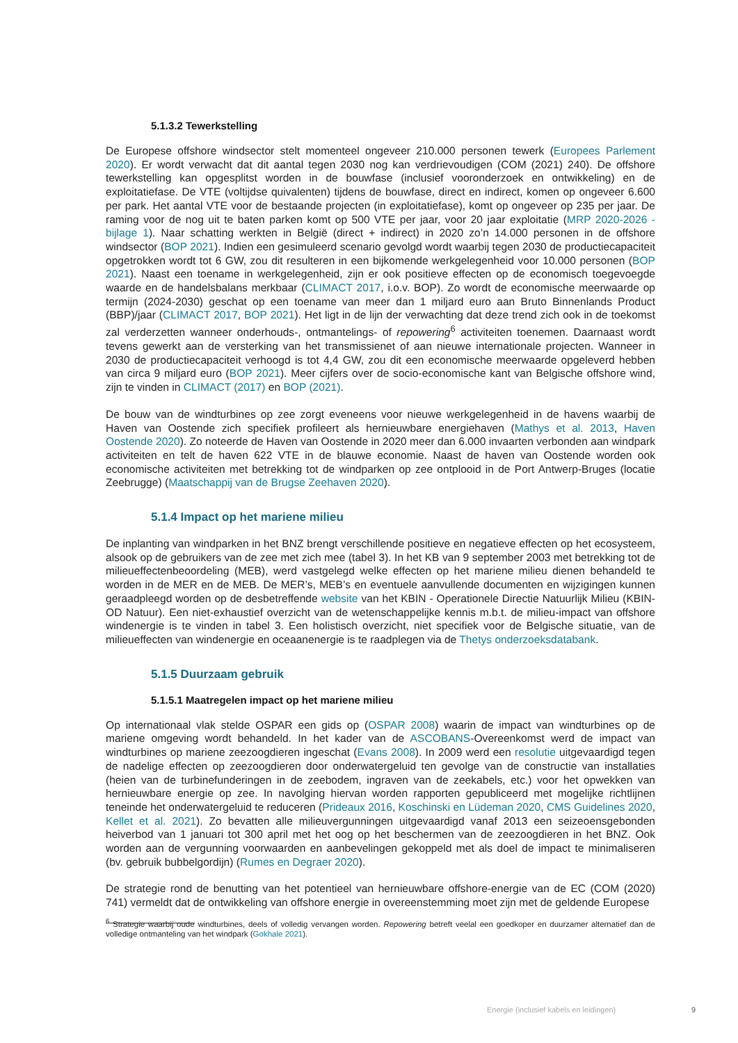5.1.3.2 Tewerkstelling
De Europese offshore windsector stelt momenteel ongeveer 210.000 personen tewerk (Europees Parlement 2020). Er wordt verwacht dat dit aantal tegen 2030 nog kan verdrievoudigen (COM (2021) 240). De offshore tewerkstelling kan opgesplitst worden in de bouwfase (inclusief vooronderzoek en ontwikkeling) en de exploitatiefase. De VTE (voltijdse quivalenten) tijdens de bouwfase, direct en indirect, komen op ongeveer 6.600 per park. Het aantal VTE voor de bestaande projecten (in exploitatiefase), komt op ongeveer op 235 per jaar. De raming voor de nog uit te baten parken komt op 500 VTE per jaar, voor 20 jaar exploitatie (MRP 2020-2026 - bijlage 1). Naar schatting werkten in België (direct + indirect) in 2020 zo’n 14.000 personen in de offshore windsector (BOP 2021). Indien een gesimuleerd scenario gevolgd wordt waarbij tegen 2030 de productiecapaciteit opgetrokken wordt tot 6 GW, zou dit resulteren in een bijkomende werkgelegenheid voor 10.000 personen (BOP 2021). Naast een toename in werkgelegenheid, zijn er ook positieve effecten op de economisch toegevoegde waarde en de handelsbalans merkbaar (CLIMACT 2017, i.o.v. BOP). Zo wordt de economische meerwaarde op termijn (2024-2030) geschat op een toename van meer dan 1 miljard euro aan Bruto Binnenlands Product (BBP)/jaar (CLIMACT 2017, BOP 2021). Het ligt in de lijn der verwachting dat deze trend zich ook in de toekomst zal verderzetten wanneer onderhouds-, ontmantelings- of repowering<sup>6</sup> activiteiten toenemen. Daarnaast wordt tevens gewerkt aan de versterking van het transmissienet of aan nieuwe internationale projecten. Wanneer in 2030 de productiecapaciteit verhoogd is tot 4,4 GW, zou dit een economische meerwaarde opgeleverd hebben van circa 9 miljard euro (BOP 2021). Meer cijfers over de socio-economische kant van Belgische offshore wind, zijn te vinden in CLIMACT (2017) en BOP (2021).
De bouw van de windturbines op zee zorgt eveneens voor nieuwe werkgelegenheid in de havens waarbij de Haven van Oostende zich specifiek profileert als hernieuwbare energiehaven (Mathys et al. 2013, Haven Oostende 2020). Zo noteerde de Haven van Oostende in 2020 meer dan 6.000 invaarten verbonden aan windpark activiteiten en telt de haven 622 VTE in de blauwe economie. Naast de haven van Oostende worden ook economische activiteiten met betrekking tot de windparken op zee ontplooid in de Port Antwerp-Bruges (locatie Zeebrugge) (Maatschappij van de Brugse Zeehaven 2020).
5.1.4 Impact op het mariene milieu
De inplanting van windparken in het BNZ brengt verschillende positieve en negatieve effecten op het ecosysteem, alsook op de gebruikers van de zee met zich mee (tabel 3). In het KB van 9 september 2003 met betrekking tot de milieueffectenbeoordeling (MEB), werd vastgelegd welke effecten op het mariene milieu dienen behandeld te worden in de MER en de MEB. De MER’s, MEB’s en eventuele aanvullende documenten en wijzigingen kunnen geraadpleegd worden op de desbetreffende website van het KBIN - Operationele Directie Natuurlijk Milieu (KBIN-OD Natuur). Een niet-exhaustief overzicht van de wetenschappelijke kennis m.b.t. de milieu-impact van offshore windenergie is te vinden in tabel 3. Een holistisch overzicht, niet specifiek voor de Belgische situatie, van de milieueffecten van windenergie en oceaanenergie is te raadplegen via de Thetys onderzoeksdatabank.
5.1.5 Duurzaam gebruik
5.1.5.1 Maatregelen impact op het mariene milieu
Op internationaal vlak stelde OSPAR een gids op (OSPAR 2008) waarin de impact van windturbines op de mariene omgeving wordt behandeld. In het kader van de ASCOBANS-Overeenkomst werd de impact van windturbines op mariene zeezoogdieren ingeschat (Evans 2008). In 2009 werd een resolutie uitgevaardigd tegen de nadelige effecten op zeezoogdieren door onderwatergeluid ten gevolge van de constructie van installaties (heien van de turbinefunderingen in de zeebodem, ingraven van de zeekabels, etc.) voor het opwekken van hernieuwbare energie op zee. In navolging hiervan worden rapporten gepubliceerd met mogelijke richtlijnen teneinde het onderwatergeluid te reduceren (Prideaux 2016, Koschinski en Lüdeman 2020, CMS Guidelines 2020, Kellet et al. 2021). Zo bevatten alle milieuvergunningen uitgevaardigd vanaf 2013 een seizeoensgebonden heiverbod van 1 januari tot 300 april met het oog op het beschermen van de zeezoogdieren in het BNZ. Ook worden aan de vergunning voorwaarden en aanbevelingen gekoppeld met als doel de impact te minimaliseren (bv. gebruik bubbelgordijn) (Rumes en Degraer 2020).
De strategie rond de benutting van het potentieel van hernieuwbare offshore-energie van de EC (COM (2020) 741) vermeldt dat de ontwikkeling van offshore energie in overeenstemming moet zijn met de geldende Europese
<sup>6</sup> Strategie waarbij oude windturbines, deels of volledig vervangen worden. Repowering betreft veelal een goedkoper en duurzamer alternatief dan de volledige ontmanteling van het windpark (Gokhale 2021).
Energie (inclusief kabels en leidingen) 9